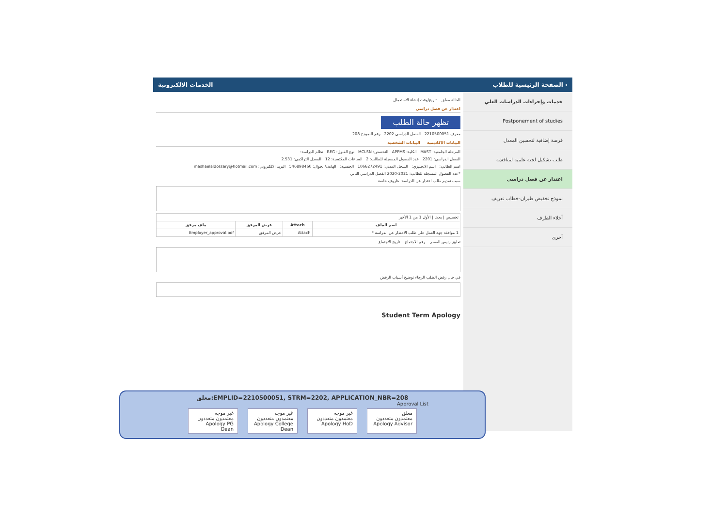الخدمات الالكترونية الصفحة الرئيسية للطلاب ›
خدمات وإجراءات الدراسات العلي
Postponement of studies
فرصة إضافية لتحسين المعدل
طلب تشكيل لجنة علمية لمناقشة
اعتذار عن فصل دراسي
نموذج تخفيض طيران-خطاب تعريف
أخلاء الطرف
أخرى
الحالة معلق تاريخ/وقت إنشاء الاستعمال
اعتذار عن فصل دراسي
تظهر حالة الطلب
معرف 2210500051 الفصل الدراسي 2202 رقم النموذج 208
البيانات الاكاديمية البيانات الشخصية
المرحلة الجامعية: MAST الكلية: APPMS التخصص: MCLSN نوع القبول: REG نظام الدراسة:
الفصل الدراسي: 2201 عدد الفصول المسجلة للطالب: 2 الساعات المكتسبة: 12 المعدل التراكمي: 2.531
اسم الطالب: اسم الانجليزي: السجل المدني: 1066272491 الجنسية: الهاتف/الجوال: 546898460 البريد الالكتروني: mashaelaldossary@hotmail.com
*عدد الفصول المسجلة للطالب: 2021-2020 الفصل الدراسي الثاني
سبب تقديم طلب اعتذار عن الدراسة: ظروف خاصة
| تخصيص / بحث / الأول 1 من 1 الأخير | | | |
| اسم الملف | Attach | عرض المرفق | ملف مرفق |
| 1 موافقة جهة العمل على طلب الاعتذار عن الدراسة * | Attach | عرض المرفق | Employer_approval.pdf |
تعليق رئيس القسم رقم الاجتماع تاريخ الاجتماع
في حال رفض الطلب الرجاء توضيح أسباب الرفض
Student Term Apology
معلق:EMPLID=2210500051, STRM=2202, APPLICATION_NBR=208
Approval List
معلق
معتمدون متعددون
Apology Advisor
غير موجه
معتمدون متعددون
Apology HoD
غير موجه
معتمدون متعددون
Apology College Dean
غير موجه
معتمدون متعددون
Apology PG Dean